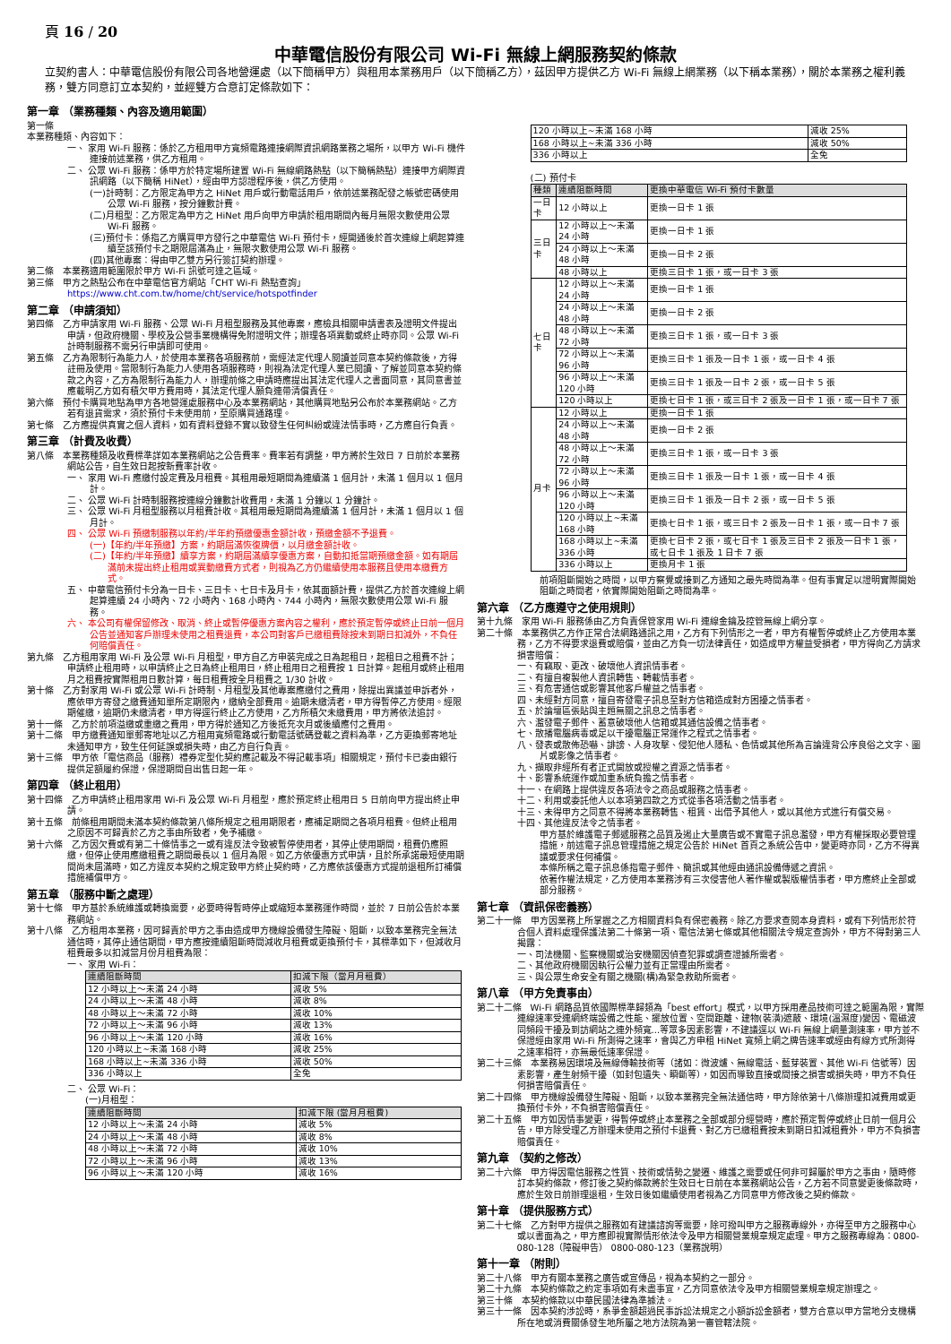頁 16 / 20
中華電信股份有限公司 Wi-Fi 無線上網服務契約條款
立契約書人：中華電信股份有限公司各地營運處（以下簡稱甲方）與租用本業務用戶（以下簡稱乙方），茲因甲方提供乙方 Wi-Fi 無線上網業務（以下稱本業務），關於本業務之權利義務，雙方同意訂立本契約，並經雙方合意訂定條款如下：
第一章 （業務種類、內容及適用範圍）
第一條
本業務種類、內容如下：
一、 家用 Wi-Fi 服務：係於乙方租用甲方寬頻電路連接網際資訊網路業務之場所，以甲方 Wi-Fi 機件連接前述業務，供乙方租用。
二、 公眾 Wi-Fi 服務：係甲方於特定場所建置 Wi-Fi 無線網路熱點（以下簡稱熱點）連接甲方網際資訊網路（以下簡稱 HiNet），經由甲方認證程序後，供乙方使用。
(一)計時制：乙方限定為甲方之 HiNet 用戶或行動電話用戶，依前述業務配發之帳號密碼使用公眾 Wi-Fi 服務，按分鐘數計費。
(二)月租型：乙方限定為甲方之 HiNet 用戶向甲方申請於租用期間內每月無限次數使用公眾 Wi-Fi 服務。
(三)預付卡：係指乙方購買甲方發行之中華電信 Wi-Fi 預付卡，經開通後於首次連線上網起算連續至該預付卡之期限屆滿為止，無限次數使用公眾 Wi-Fi 服務。
(四)其他專案：得由甲乙雙方另行簽訂契約辦理。
第二條　本業務適用範圍限於甲方 Wi-Fi 訊號可達之區域。
第三條　甲方之熱點公布在中華電信官方網站「CHT Wi-Fi 熱點查詢」 https://www.cht.com.tw/home/cht/service/hotspotfinder
第二章 （申請須知）
第四條　乙方申請家用 Wi-Fi 服務、公眾 Wi-Fi 月租型服務及其他專案，應檢具相關申請書表及證明文件提出申請，但政府機關、學校及公營事業機構得免附證明文件；辦理各項異動或終止時亦同。公眾 Wi-Fi 計時制服務不需另行申請即可使用。
第五條　乙方為限制行為能力人，於使用本業務各項服務前，需經法定代理人閱讀並同意本契約條款後，方得註冊及使用。當限制行為能力人使用各項服務時，則視為法定代理人業已閱讀、了解並同意本契約條款之內容，乙方為限制行為能力人，辦理前條之申請時應提出其法定代理人之書面同意，其同意書並應載明乙方如有積欠甲方費用時，其法定代理人願負連帶清償責任。
第六條　預付卡購買地點為甲方各地營運處服務中心及本業務網站，其他購買地點另公布於本業務網站。乙方若有退貨需求，須於預付卡未使用前，至原購買通路理。
第七條　乙方應提供真實之個人資料，如有資料登錄不實以致發生任何糾紛或違法情事時，乙方應自行負責。
第三章 （計費及收費）
第八條　本業務種類及收費標準詳如本業務網站之公告費率。費率若有調整，甲方將於生效日 7 日前於本業務網站公告，自生效日起按新費率計收。
一、 家用 Wi-Fi 應繳付設定費及月租費。其租用最短期間為連續滿 1 個月計，未滿 1 個月以 1 個月計。
二、 公眾 Wi-Fi 計時制服務按連線分鐘數計收費用，未滿 1 分鐘以 1 分鐘計。
三、 公眾 Wi-Fi 月租型服務以月租費計收。其租用最短期間為連續滿 1 個月計，未滿 1 個月以 1 個月計。
四、 公眾 Wi-Fi 預繳制服務以年約/半年約預繳優惠金額計收，預繳金額不予退費。
(一)【年約/半年預繳】方案，約期屆滿恢復牌價，以月繳金額計收。
(二)【年約/半年預繳】續享方案，約期屆滿續享優惠方案，自動扣抵當期預繳金額。如有期屆滿前未提出終止租用或異動繳費方式者，則視為乙方仍繼續使用本服務且使用本繳費方式。
五、 中華電信預付卡分為一日卡、三日卡、七日卡及月卡，依其面額計費，提供乙方於首次連線上網起算連續 24 小時內、72 小時內、168 小時內、744 小時內，無限次數使用公眾 Wi-Fi 服務。
六、 本公司有權保留修改、取消、終止或暫停優惠方案內容之權利，應於預定暫停或終止日前一個月公告並通知客戶辦理未使用之租費退費，本公司對客戶已繳租費除按未到期日扣減外，不負任何賠償責任。
第九條　乙方租用家用 Wi-Fi 及公眾 Wi-Fi 月租型，甲方自乙方申裝完成之日為起租日，起租日之租費不計；申請終止租用時，以申請終止之日為終止租用日，終止租用日之租費按 1 日計算。起租月或終止租用月之租費按實際租用日數計算，每日租費按全月租費之 1/30 計收。
第十條　乙方對家用 Wi-Fi 或公眾 Wi-Fi 計時制、月租型及其他專案應繳付之費用，除提出異議並申訴者外，應依甲方寄發之繳費通知單所定期限內，繳納全部費用。逾期未繳清者，甲方得暫停乙方使用。經限期催繳，逾期仍未繳清者，甲方得逕行終止乙方使用，乙方所積欠未繳費用，甲方將依法追討。
第十一條　乙方於前項溢繳或重繳之費用，甲方得於通知乙方後抵充次月或後續應付之費用。
第十二條　甲方繳費通知單郵寄地址以乙方租用寬頻電路或行動電話號碼登載之資料為準，乙方更換郵寄地址未通知甲方，致生任何延誤或損失時，由乙方自行負責。
第十三條　甲方依「電信商品（服務）禮券定型化契約應記載及不得記載事項」相關規定，預付卡已委由銀行提供足額履約保證，保證期間自出售日起一年。
第四章 （終止租用）
第十四條　乙方申請終止租用家用 Wi-Fi 及公眾 Wi-Fi 月租型，應於預定終止租用日 5 日前向甲方提出終止申請。
第十五條　前條租用期間未滿本契約條款第八條所規定之租用期限者，應補足期間之各項月租費。但終止租用之原因不可歸責於乙方之事由所致者，免予補繳。
第十六條　乙方因欠費或有第二十條情事之一或有違反法令致被暫停使用者，其停止使用期間，租費仍應照繳，但停止使用應繳租費之期間最長以 1 個月為限。如乙方依優惠方式申請，且於所承諾最短使用期間尚未屆滿時，如乙方違反本契約之規定致甲方終止契約時，乙方應依該優惠方式提前退租所訂補償措施補償甲方。
第五章 （服務中斷之處理）
第十七條　甲方基於系統維護或轉換需要，必要時得暫時停止或縮短本業務運作時間，並於 7 日前公告於本業務網站。
第十八條　乙方租用本業務，因可歸責於甲方之事由造成甲方機線設備發生障礙、阻斷，以致本業務完全無法通信時，其停止通信期間，甲方應按連續阻斷時間減收月租費或更換預付卡，其標準如下，但減收月租費最多以扣減當月份月租費為限：
一、 家用 Wi-Fi：
| 連續阻斷時間 | 扣減下限（當月月租費） |
| --- | --- |
| 12 小時以上～未滿 24 小時 | 減收 5% |
| 24 小時以上～未滿 48 小時 | 減收 8% |
| 48 小時以上～未滿 72 小時 | 減收 10% |
| 72 小時以上～未滿 96 小時 | 減收 13% |
| 96 小時以上～未滿 120 小時 | 減收 16% |
| 120 小時以上~未滿 168 小時 | 減收 25% |
| 168 小時以上~未滿 336 小時 | 減收 50% |
| 336 小時以上 | 全免 |
二、 公眾 Wi-Fi：
(一)月租型：
| 連續阻斷時間 | 扣減下限 (當月月租費) |
| --- | --- |
| 12 小時以上～未滿 24 小時 | 減收 5% |
| 24 小時以上～未滿 48 小時 | 減收 8% |
| 48 小時以上～未滿 72 小時 | 減收 10% |
| 72 小時以上～未滿 96 小時 | 減收 13% |
| 96 小時以上～未滿 120 小時 | 減收 16% |
| 120 小時以上~未滿 168 小時 | 減收 25% |
| 168 小時以上~未滿 336 小時 | 減收 50% |
| 336 小時以上 | 全免 |
(二) 預付卡
| 種類 | 連續阻斷時間 | 更換中華電信 Wi-Fi 預付卡數量 |
| --- | --- | --- |
| 一日卡 | 12 小時以上 | 更換一日卡 1 張 |
| 三日卡 | 12 小時以上～未滿 24 小時 | 更換一日卡 1 張 |
| | 24 小時以上～未滿 48 小時 | 更換一日卡 2 張 |
| | 48 小時以上 | 更換三日卡 1 張，或一日卡 3 張 |
| 七日卡 | 12 小時以上～未滿 24 小時 | 更換一日卡 1 張 |
| | 24 小時以上～未滿 48 小時 | 更換一日卡 2 張 |
| | 48 小時以上～未滿 72 小時 | 更換三日卡 1 張，或一日卡 3 張 |
| | 72 小時以上～未滿 96 小時 | 更換三日卡 1 張及一日卡 1 張，或一日卡 4 張 |
| | 96 小時以上～未滿 120 小時 | 更換三日卡 1 張及一日卡 2 張，或一日卡 5 張 |
| | 120 小時以上 | 更換七日卡 1 張，或三日卡 2 張及一日卡 1 張，或一日卡 7 張 |
| 月卡 | 12 小時以上 | 更換一日卡 1 張 |
| | 24 小時以上～未滿 48 小時 | 更換一日卡 2 張 |
| | 48 小時以上～未滿 72 小時 | 更換三日卡 1 張，或一日卡 3 張 |
| | 72 小時以上～未滿 96 小時 | 更換三日卡 1 張及一日卡 1 張，或一日卡 4 張 |
| | 96 小時以上～未滿 120 小時 | 更換三日卡 1 張及一日卡 2 張，或一日卡 5 張 |
| | 120 小時以上~未滿 168 小時 | 更換七日卡 1 張，或三日卡 2 張及一日卡 1 張，或一日卡 7 張 |
| | 168 小時以上~未滿 336 小時 | 更換七日卡 2 張，或七日卡 1 張及三日卡 2 張及一日卡 1 張，或七日卡 1 張及 1 日卡 7 張 |
| | 336 小時以上 | 更換月卡 1 張 |
前項阻斷開始之時間，以甲方察覺或接到乙方通知之最先時間為準。但有事實足以證明實際開始阻斷之時間者，依實際開始阻斷之時間為準。
第六章 （乙方應遵守之使用規則）
第十九條　家用 Wi-Fi 服務係由乙方負責保管家用 Wi-Fi 連線金鑰及控管無線上網分享。
第二十條　本業務供乙方作正常合法網路通訊之用，乙方有下列情形之一者，甲方有權暫停或終止乙方使用本業務，乙方不得要求退費或賠償，並由乙方負一切法律責任，如造成甲方權益受損者，甲方得向乙方請求損害賠償：
一、有竊取、更改、破壞他人資訊情事者。
二、有擅自複製他人資訊轉售、轉載情事者。
三、有危害通信或影響其他客戶權益之情事者。
四、未經對方同意，擅自寄發電子訊息至對方信箱造成對方困擾之情事者。
五、於論壇區張貼與主題無關之訊息之情事者。
六、濫發電子郵件、蓄意破壞他人信箱或其通信設備之情事者。
七、散播電腦病毒或足以干擾電腦正常運作之程式之情事者。
八、發表或散佈恐嚇、誹謗、人身攻擊、侵犯他人隱私、色情或其他所為言論違背公序良俗之文字、圖片或影像之情事者。
九、擷取非經所有者正式開放或授權之資源之情事者。
十、影響系統運作或加重系統負擔之情事者。
十一、在網路上提供違反各項法令之商品或服務之情事者。
十二、利用或委託他人以本項第四款之方式從事各項活動之情事者。
十三、未得甲方之同意不得將本業務轉售、租賃、出借予其他人，或以其他方式進行有償交易。
十四、其他違反法令之情事者。
甲方基於維護電子郵遞服務之品質及遏止大量廣告或不實電子訊息濫發，甲方有權採取必要管理措施，前述電子訊息管理措施之規定公告於 HiNet 首頁之系統公告中，變更時亦同，乙方不得異議或要求任何補償。
本條所稱之電子訊息係指電子郵件、簡訊或其他經由通訊設備傳遞之資訊。
依著作權法規定，乙方使用本業務涉有三次侵害他人著作權或製版權情事者，甲方應終止全部或部分服務。
第七章 （資訊保密義務）
第二十一條　甲方因業務上所掌握之乙方相關資料負有保密義務。除乙方要求查閱本身資料，或有下列情形於符合個人資料處理保護法第二十條第一項、電信法第七條或其他相關法令規定查詢外，甲方不得對第三人揭露：
一、司法機關、監察機關或治安機關因偵查犯罪或調查證據所需者。
二、其他政府機關因執行公權力並有正當理由所需者。
三、與公眾生命安全有關之機關(構)為緊急救助所需者。
第八章 （甲方免責事由）
第二十二條　Wi-Fi 網路品質依國際標準歸類為「best effort」模式，以甲方採用產品技術可達之範圍為限，實際連線速率受連網終端設備之性能、擺放位置、空間距離、建物(裝潢)遮蔽、環境(溫濕度)變因、電磁波同頻段干擾及到訪網站之連外頻寬...等眾多因素影響，不建議逕以 Wi-Fi 無線上網量測速率，甲方並不保證經由家用 Wi-Fi 所測得之速率，會與乙方申租 HiNet 寬頻上網之牌告速率或經由有線方式所測得之速率相符，亦無最低速率保證。
第二十三條　本業務易因環境及無線傳輸技術等（諸如：微波爐、無線電話、藍芽裝置、其他 Wi-Fi 信號等）因素影響，產生射頻干擾（如封包遺失、瞬斷等），如因而導致直接或間接之損害或損失時，甲方不負任何損害賠償責任。
第二十四條　甲方機線設備發生障礙、阻斷，以致本業務完全無法通信時，甲方除依第十八條辦理扣減費用或更換預付卡外，不負損害賠償責任。
第二十五條　甲方如因情事變更，得暫停或終止本業務之全部或部分經營時，應於預定暫停或終止日前一個月公告，甲方除受理乙方辦理未使用之預付卡退費、對乙方已繳租費按未到期日扣減租費外，甲方不負損害賠償責任。
第九章 （契約之修改）
第二十六條　甲方得因電信服務之性質、技術或情勢之變遷、維護之需要或任何非可歸屬於甲方之事由，隨時修訂本契約條款，修訂後之契約條款將於生效日七日前在本業務網站公告，乙方若不同意變更後條款時，應於生效日前辦理退租，生效日後如繼續使用者視為乙方同意甲方修改後之契約條款。
第十章 （提供服務方式）
第二十七條　乙方對甲方提供之服務如有建議諮詢等需要，除可撥叫甲方之服務專線外，亦得至甲方之服務中心或以書面為之，甲方應即視實際情形依法令及甲方相關營業規章規定處理。甲方之服務專線為：0800-080-128（障礙申告） 0800-080-123（業務說明）
第十一章 （附則）
第二十八條　甲方有關本業務之廣告或宣傳品，視為本契約之一部分。
第二十九條　本契約條款之約定事項如有未盡事宜，乙方同意依法令及甲方相關營業規章規定辦理之。
第三十條　本契約條款以中華民國法律為準據法。
第三十一條　因本契約涉訟時，系爭金額超過民事訴訟法規定之小額訴訟金額者，雙方合意以甲方當地分支機構所在地或消費關係發生地所屬之地方法院為第一審管轄法院。